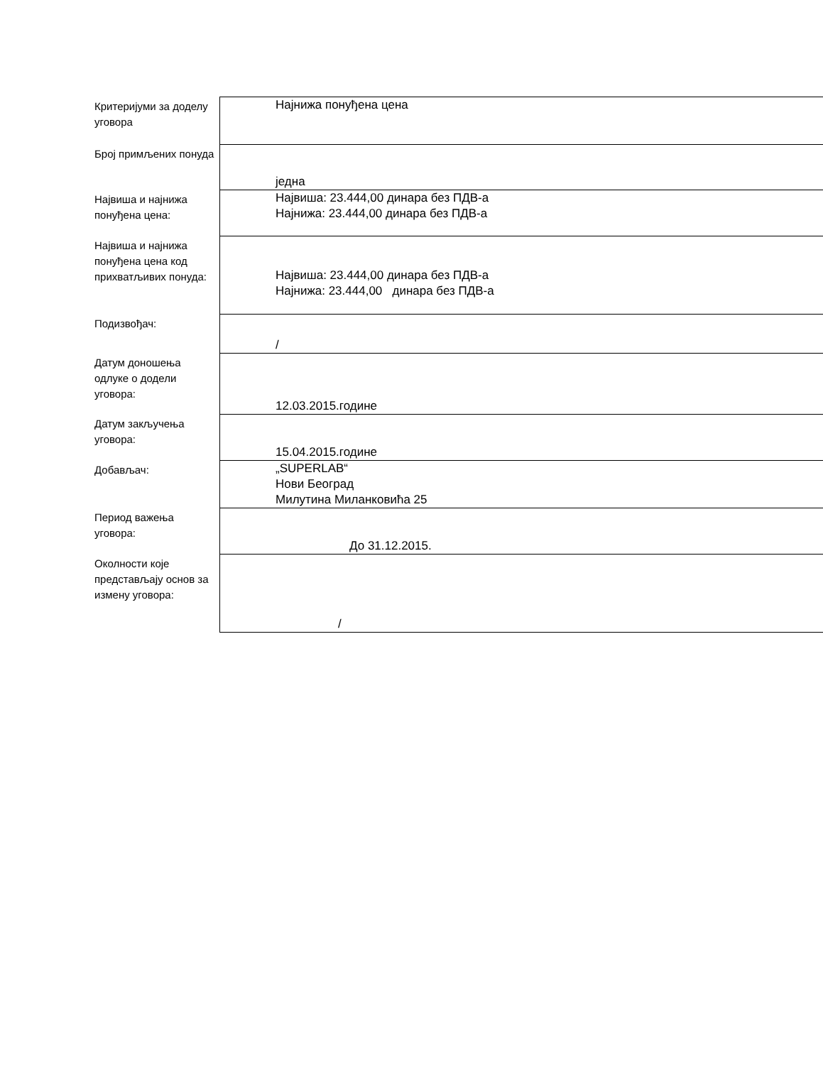| Критеријуми за доделу уговора | Најнижа понуђена цена |
| Број примљених понуда | једна |
| Највиша и најнижа понуђена цена: | Највиша: 23.444,00 динара без ПДВ-а Најнижа: 23.444,00 динара без ПДВ-а |
| Највиша и најнижа понуђена цена код прихватљивих понуда: | Највиша: 23.444,00 динара без ПДВ-а Најнижа: 23.444,00 динара без ПДВ-а |
| Подизвођач: | / |
| Датум доношења одлуке о додели уговора: | 12.03.2015.године |
| Датум закључења уговора: | 15.04.2015.године |
| Добављач: | „SUPERLAB“ Нови Београд Милутина Миланковића 25 |
| Период важења уговора: | До 31.12.2015. |
| Околности које представљају основ за измену уговора: | / |